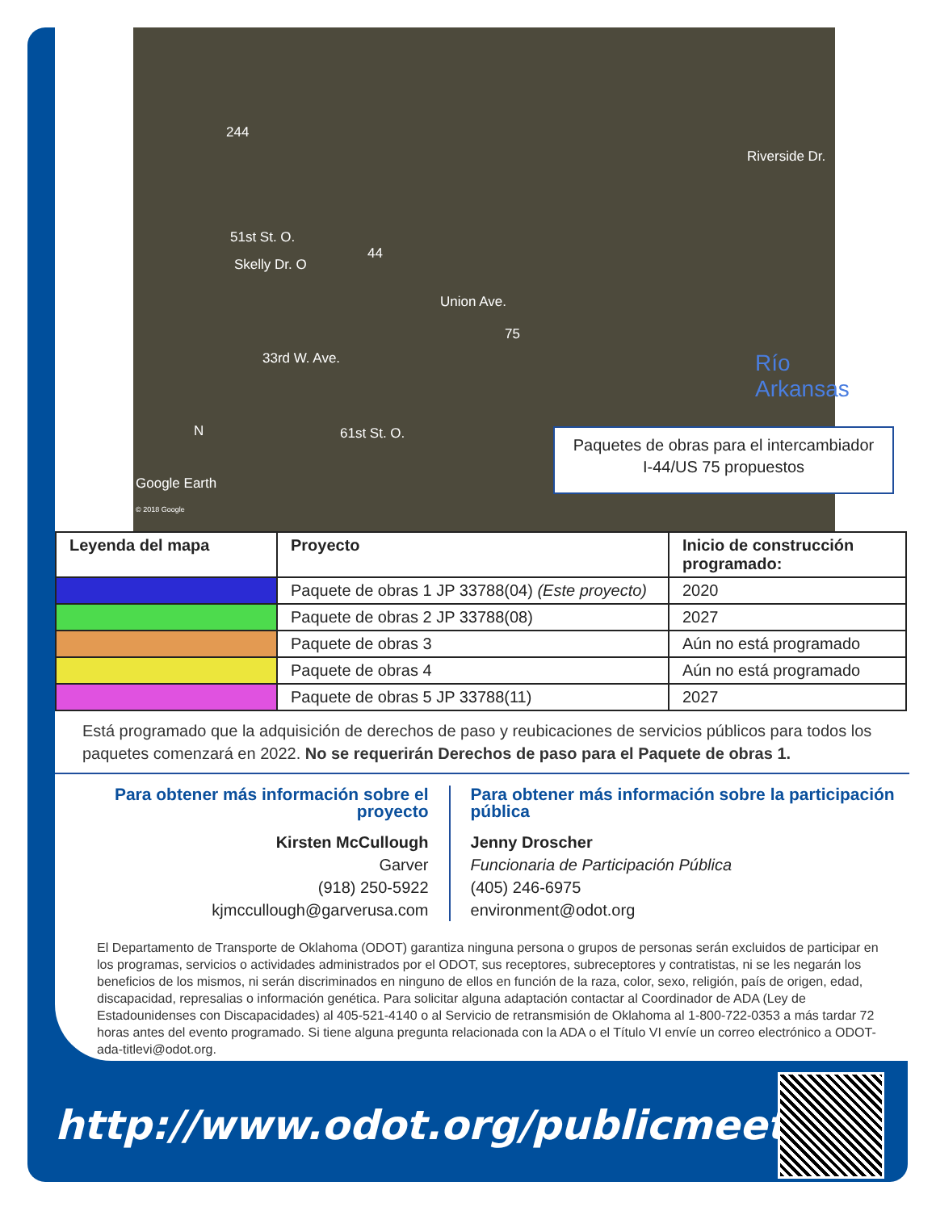51st St. O.
Skelly Dr. O
44
244
33rd W. Ave.
Union Ave.
75
Río Arkansas
Riverside Dr.
61st St. O. N
Google Earth
© 2018 Google
Paquetes de obras para el intercambiador
I-44/US 75 propuestos
| Leyenda del mapa | Proyecto | Inicio de construcción programado: |
| --- | --- | --- |
| | Paquete de obras 1 JP 33788(04) (Este proyecto) | 2020 |
| | Paquete de obras 2 JP 33788(08) | 2027 |
| | Paquete de obras 3 | Aún no está programado |
| | Paquete de obras 4 | Aún no está programado |
| | Paquete de obras 5 JP 33788(11) | 2027 |
Está programado que la adquisición de derechos de paso y reubicaciones de servicios públicos para todos los paquetes comenzará en 2022. No se requerirán Derechos de paso para el Paquete de obras 1.
Para obtener más información sobre el proyecto
Kirsten McCullough
Garver
(918) 250-5922
kjmccullough@garverusa.com
Para obtener más información sobre la participación pública
Jenny Droscher
Funcionaria de Participación Pública
(405) 246-6975
environment@odot.org
El Departamento de Transporte de Oklahoma (ODOT) garantiza ninguna persona o grupos de personas serán excluidos de participar en los programas, servicios o actividades administrados por el ODOT, sus receptores, subreceptores y contratistas, ni se les negarán los beneficios de los mismos, ni serán discriminados en ninguno de ellos en función de la raza, color, sexo, religión, país de origen, edad, discapacidad, represalias o información genética. Para solicitar alguna adaptación contactar al Coordinador de ADA (Ley de Estadounidenses con Discapacidades) al 405-521-4140 o al Servicio de retransmisión de Oklahoma al 1-800-722-0353 a más tardar 72 horas antes del evento programado. Si tiene alguna pregunta relacionada con la ADA o el Título VI envíe un correo electrónico a ODOT-ada-titlevi@odot.org.
http://www.odot.org/publicmeetings